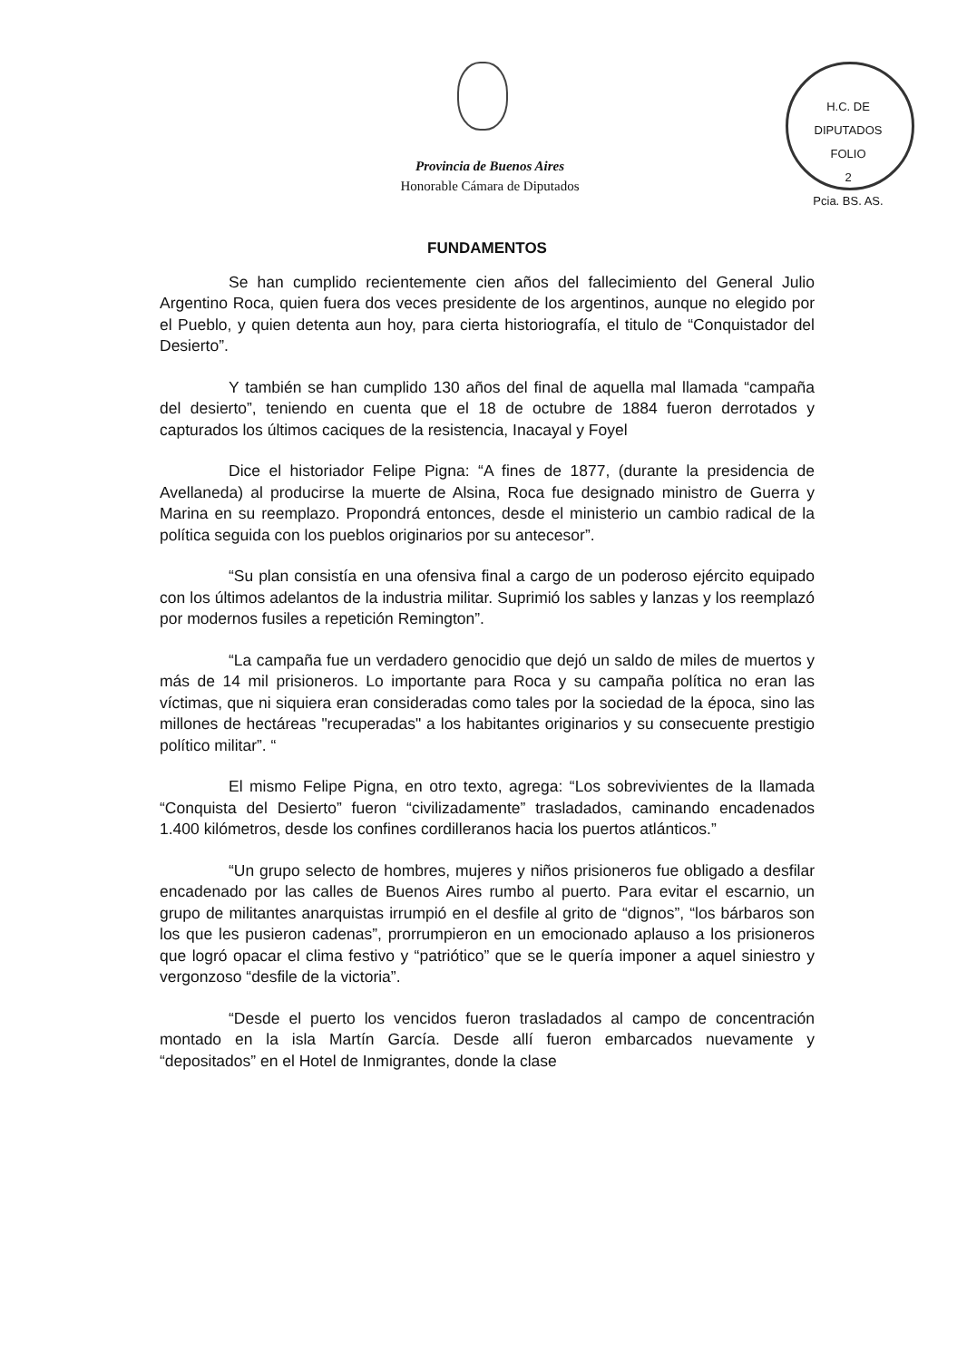H.C. DE DIPUTADOS
FOLIO
2
Pcia. BS. AS.
Provincia de Buenos Aires
Honorable Cámara de Diputados
FUNDAMENTOS
Se han cumplido recientemente cien años del fallecimiento del General Julio Argentino Roca, quien fuera dos veces presidente de los argentinos, aunque no elegido por el Pueblo, y quien detenta aun hoy, para cierta historiografía, el titulo de “Conquistador del Desierto”.
Y también se han cumplido 130 años del final de aquella mal llamada “campaña del desierto”, teniendo en cuenta que el 18 de octubre de 1884 fueron derrotados y capturados los últimos caciques de la resistencia, Inacayal y Foyel
Dice el historiador Felipe Pigna: “A fines de 1877, (durante la presidencia de Avellaneda) al producirse la muerte de Alsina, Roca fue designado ministro de Guerra y Marina en su reemplazo. Propondrá entonces, desde el ministerio un cambio radical de la política seguida con los pueblos originarios por su antecesor”.
“Su plan consistía en una ofensiva final a cargo de un poderoso ejército equipado con los últimos adelantos de la industria militar. Suprimió los sables y lanzas y los reemplazó por modernos fusiles a repetición Remington”.
“La campaña fue un verdadero genocidio que dejó un saldo de miles de muertos y más de 14 mil prisioneros. Lo importante para Roca y su campaña política no eran las víctimas, que ni siquiera eran consideradas como tales por la sociedad de la época, sino las millones de hectáreas "recuperadas" a los habitantes originarios y su consecuente prestigio político militar”. “
El mismo Felipe Pigna, en otro texto, agrega: “Los sobrevivientes de la llamada “Conquista del Desierto” fueron “civilizadamente” trasladados, caminando encadenados 1.400 kilómetros, desde los confines cordilleranos hacia los puertos atlánticos.”
“Un grupo selecto de hombres, mujeres y niños prisioneros fue obligado a desfilar encadenado por las calles de Buenos Aires rumbo al puerto. Para evitar el escarnio, un grupo de militantes anarquistas irrumpió en el desfile al grito de “dignos”, “los bárbaros son los que les pusieron cadenas”, prorrumpieron en un emocionado aplauso a los prisioneros que logró opacar el clima festivo y “patriótico” que se le quería imponer a aquel siniestro y vergonzoso “desfile de la victoria”.
“Desde el puerto los vencidos fueron trasladados al campo de concentración montado en la isla Martín García. Desde allí fueron embarcados nuevamente y “depositados” en el Hotel de Inmigrantes, donde la clase